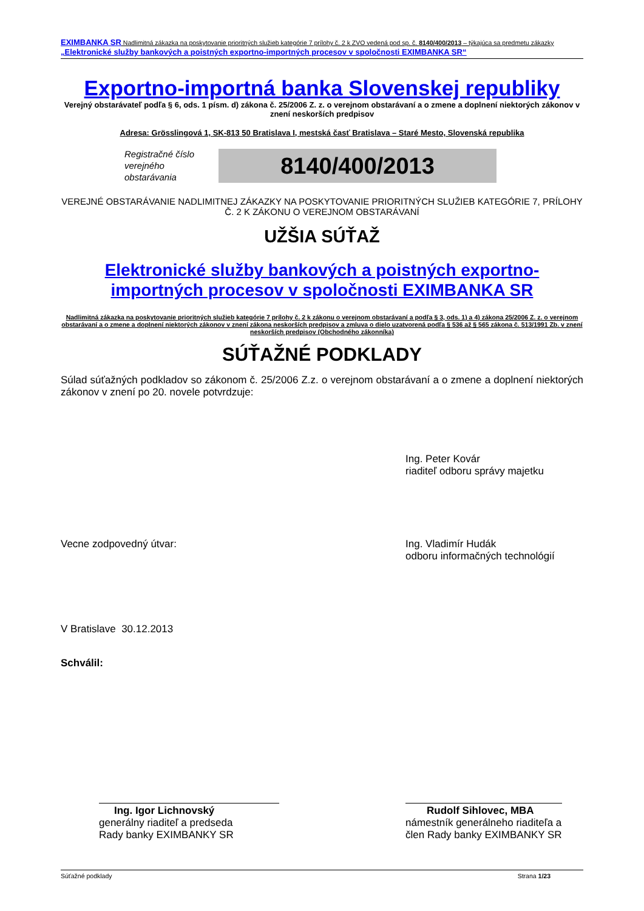EXIMBANKA SR Nadlimitná zákazka na poskytovanie prioritných služieb kategórie 7 prílohy č. 2 k ZVO vedená pod sp. č. 8140/400/2013 – týkajúca sa predmetu zákazky „Elektronické služby bankových a poistných exportno-importných procesov v spoločnosti EXIMBANKA SR“
Exportno-importná banka Slovenskej republiky
Verejný obstarávateľ podľa § 6, ods. 1 písm. d) zákona č. 25/2006 Z. z. o verejnom obstarávaní a o zmene a doplnení niektorých zákonov v znení neskorších predpisov
Adresa: Grösslingová 1, SK-813 50 Bratislava I, mestská časť Bratislava – Staré Mesto, Slovenská republika
Registračné číslo verejného obstarávania
8140/400/2013
VEREJNÉ OBSTARÁVANIE NADLIMITNEJ ZÁKAZKY NA POSKYTOVANIE PRIORITNÝCH SLUŽIEB KATEGÓRIE 7, PRÍLOHY Č. 2 K ZÁKONU O VEREJNOM OBSTARÁVANÍ
UŽŠIA SÚŤAŽ
Elektronické služby bankových a poistných exportno-importných procesov v spoločnosti EXIMBANKA SR
Nadlimitná zákazka na poskytovanie prioritných služieb kategórie 7 prílohy č. 2 k zákonu o verejnom obstarávaní a podľa § 3, ods. 1) a 4) zákona 25/2006 Z. z. o verejnom obstarávaní a o zmene a doplnení niektorých zákonov v znení zákona neskorších predpisov a zmluva o dielo uzatvorená podľa § 536 až § 565 zákona č. 513/1991 Zb. v znení neskorších predpisov (Obchodného zákonníka)
SÚŤAŽNÉ PODKLADY
Súlad súťažných podkladov so zákonom č. 25/2006 Z.z. o verejnom obstarávaní a o zmene a doplnení niektorých zákonov v znení po 20. novele potvrdzuje:
Ing. Peter Kovár
riaditeľ odboru správy majetku
Vecne zodpovedný útvar: Ing. Vladimír Hudák
odboru informačných technológií
V Bratislave 30.12.2013
Schválil:
Ing. Igor Lichnovský
generálny riaditeľ a predseda
Rady banky EXIMBANKY SR
Rudolf Sihlovec, MBA
námestník generálneho riaditeľa a
člen Rady banky EXIMBANKY SR
Súťažné podklady Strana 1/23